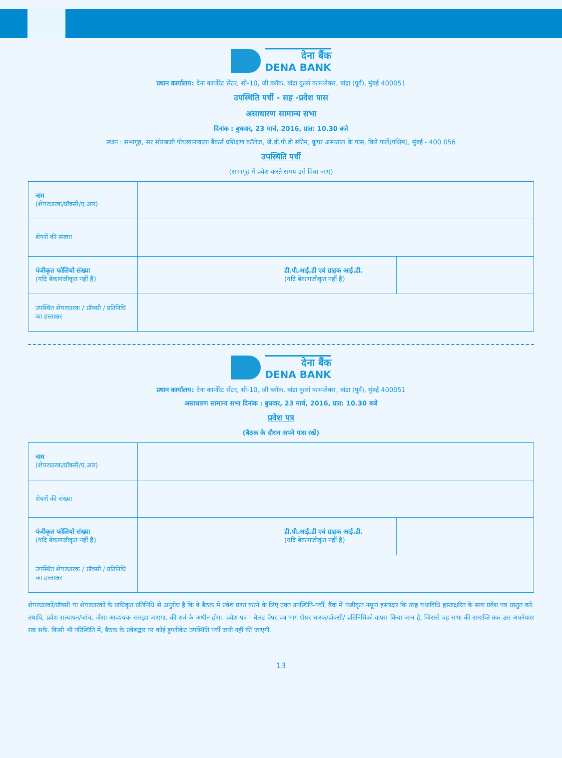देना बैंक
DENA BANK
प्रधान कार्यालय: देना कार्पोरेट सेंटर, सी-10, जी ब्लॉक, बांद्रा कुर्ला काम्प्लेक्स, बांद्रा (पूर्व), मुंबई 400051
उपस्थिति पर्ची - सह -प्रवेश पास
असाधारण सामान्य सभा
दिनांक : बुधवार, 23 मार्च, 2016, प्रात: 10.30 बजे
स्थान : सभागृह, सर सोराबजी पोचखानावाला बैंकर्स प्रशिक्षण कॉलेज, जे.वी.पी.डी स्कीम, कूपर अस्पताल के पास, विले पार्ले(पश्चिम), मुंबई - 400 056
उपस्थिति पर्ची
(सभागृह में प्रवेश करते समय इसे दिया जाए)
| नाम (शेयरधारक/प्रॉक्सी/ए.आर) | | | |
| शेयरों की संख्या | | | |
| पंजीकृत फोलियो संख्या (यदि बेकागजीकृत नहीं है) | | डी.पी.आई.डी एवं ग्राहक आई.डी. (यदि बेकागजीकृत नहीं है) | |
| उपस्थित शेयरधारक / प्रॉक्सी / प्रतिनिधि का हस्ताक्षर | | | |
देना बैंक
DENA BANK
प्रधान कार्यालय: देना कार्पोरेट सेंटर, सी-10, जी ब्लॉक, बांद्रा कुर्ला काम्प्लेक्स, बांद्रा (पूर्व), मुंबई 400051
असाधारण सामान्य सभा दिनांक : बुधवार, 23 मार्च, 2016, प्रात: 10.30 बजे
प्रवेश पत्र
(बैठक के दौरान अपने पास रखें)
| नाम (शेयरधारक/प्रॉक्सी/ए.आर) | | | |
| शेयरों की संख्या | | | |
| पंजीकृत फोलियो संख्या (यदि बेकागजीकृत नहीं है) | | डी.पी.आई.डी एवं ग्राहक आई.डी. (यदि बेकागजीकृत नहीं है) | |
| उपस्थित शेयरधारक / प्रॉक्सी / प्रतिनिधि का हस्ताक्षर | | | |
शेयरधारकों/प्रॉक्सी या शेयरधारकों के प्राधिकृत प्रतिनिधि से अनुरोध है कि वे बैठक में प्रवेश प्राप्त करने के लिए उक्त उपस्थिति-पर्ची, बैंक में पंजीकृत नमूना हस्ताक्षर कि तरह यथाविधि हस्ताक्षरित के साथ प्रवेश पत्र प्रस्तुत करें. तथापि, प्रवेश सत्यापन/जांच, जैसा आवश्यक समझा जाएगा, की शर्त के अधीन होगा. प्रवेश-पत्र - बैलट पेपर पत्र भाग शेयर धारक/प्रॉक्सी/ प्रतिनिधिको वापस किया जान है, जिससे वह सभा की समाप्ति तक उस अपनेपास रख सके. किसी भी परिस्थिति में, बैठक के प्रवेशद्वार पर कोई डुप्लीकेट उपस्थिति पर्ची जारी नहीं की जाएगी.
13